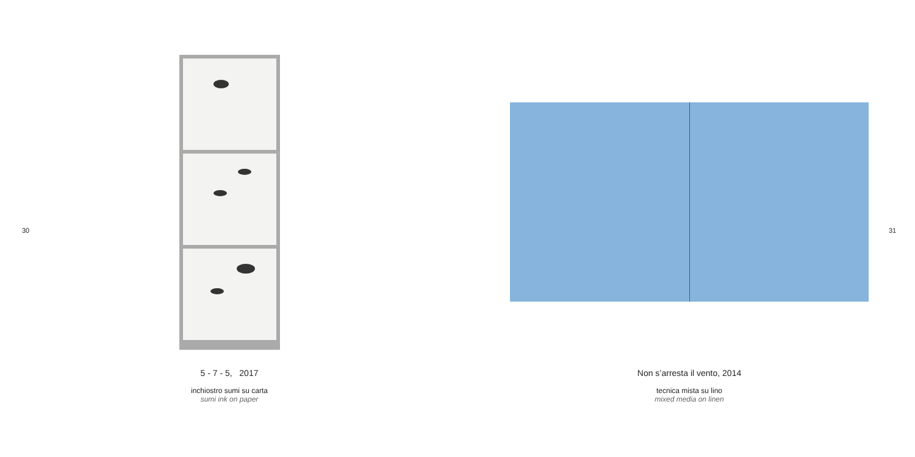30
5 - 7 - 5, 2017
inchiostro sumi su carta
sumi ink on paper
Non s’arresta il vento, 2014
tecnica mista su lino
mixed media on linen
31